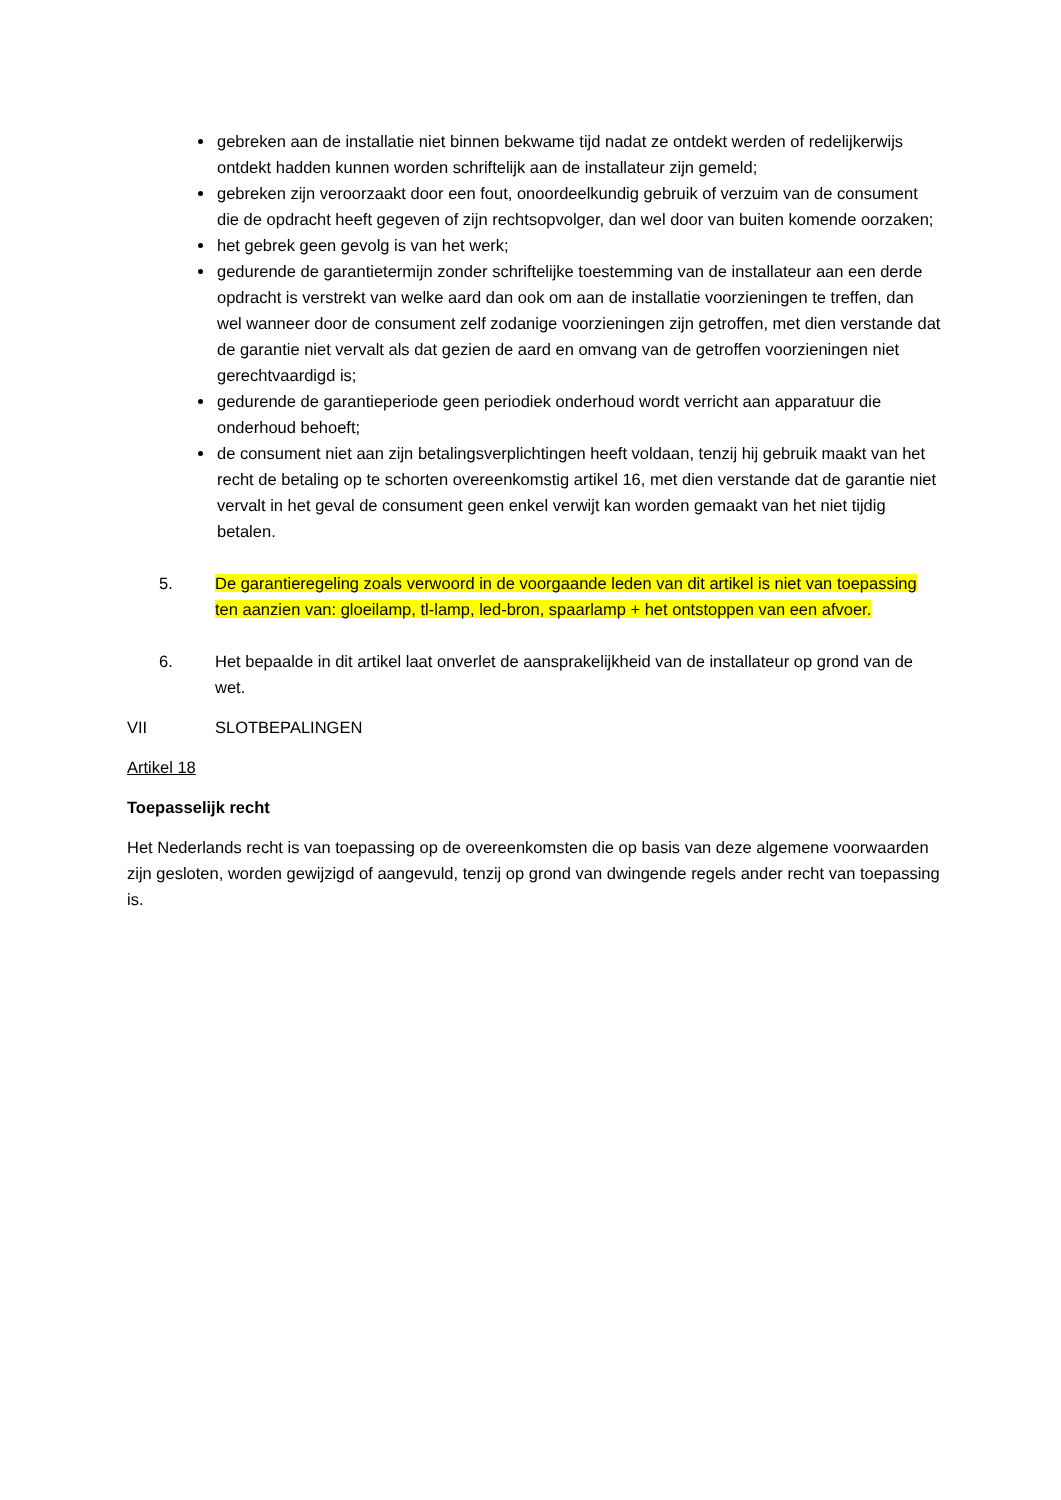gebreken aan de installatie niet binnen bekwame tijd nadat ze ontdekt werden of redelijkerwijs ontdekt hadden kunnen worden schriftelijk aan de installateur zijn gemeld;
gebreken zijn veroorzaakt door een fout, onoordeelkundig gebruik of verzuim van de consument die de opdracht heeft gegeven of zijn rechtsopvolger, dan wel door van buiten komende oorzaken;
het gebrek geen gevolg is van het werk;
gedurende de garantietermijn zonder schriftelijke toestemming van de installateur aan een derde opdracht is verstrekt van welke aard dan ook om aan de installatie voorzieningen te treffen, dan wel wanneer door de consument zelf zodanige voorzieningen zijn getroffen, met dien verstande dat de garantie niet vervalt als dat gezien de aard en omvang van de getroffen voorzieningen niet gerechtvaardigd is;
gedurende de garantieperiode geen periodiek onderhoud wordt verricht aan apparatuur die onderhoud behoeft;
de consument niet aan zijn betalingsverplichtingen heeft voldaan, tenzij hij gebruik maakt van het recht de betaling op te schorten overeenkomstig artikel 16, met dien verstande dat de garantie niet vervalt in het geval de consument geen enkel verwijt kan worden gemaakt van het niet tijdig betalen.
5. De garantieregeling zoals verwoord in de voorgaande leden van dit artikel is niet van toepassing ten aanzien van: gloeilamp, tl-lamp, led-bron, spaarlamp + het ontstoppen van een afvoer.
6. Het bepaalde in dit artikel laat onverlet de aansprakelijkheid van de installateur op grond van de wet.
VII SLOTBEPALINGEN
Artikel 18
Toepasselijk recht
Het Nederlands recht is van toepassing op de overeenkomsten die op basis van deze algemene voorwaarden zijn gesloten, worden gewijzigd of aangevuld, tenzij op grond van dwingende regels ander recht van toepassing is.